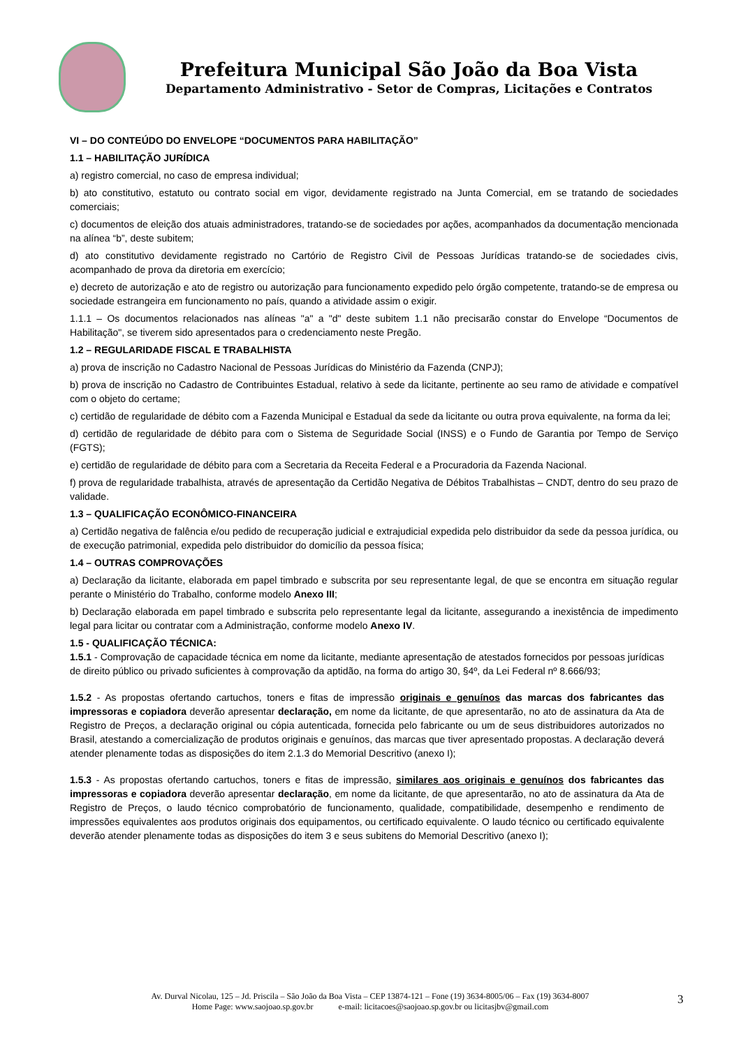Prefeitura Municipal São João da Boa Vista
Departamento Administrativo - Setor de Compras, Licitações e Contratos
VI – DO CONTEÚDO DO ENVELOPE “DOCUMENTOS PARA HABILITAÇÃO”
1.1 – HABILITAÇÃO JURÍDICA
a) registro comercial, no caso de empresa individual;
b) ato constitutivo, estatuto ou contrato social em vigor, devidamente registrado na Junta Comercial, em se tratando de sociedades comerciais;
c) documentos de eleição dos atuais administradores, tratando-se de sociedades por ações, acompanhados da documentação mencionada na alínea “b”, deste subitem;
d) ato constitutivo devidamente registrado no Cartório de Registro Civil de Pessoas Jurídicas tratando-se de sociedades civis, acompanhado de prova da diretoria em exercício;
e) decreto de autorização e ato de registro ou autorização para funcionamento expedido pelo órgão competente, tratando-se de empresa ou sociedade estrangeira em funcionamento no país, quando a atividade assim o exigir.
1.1.1 – Os documentos relacionados nas alíneas "a" a "d" deste subitem 1.1 não precisarão constar do Envelope “Documentos de Habilitação", se tiverem sido apresentados para o credenciamento neste Pregão.
1.2 – REGULARIDADE FISCAL E TRABALHISTA
a) prova de inscrição no Cadastro Nacional de Pessoas Jurídicas do Ministério da Fazenda (CNPJ);
b) prova de inscrição no Cadastro de Contribuintes Estadual, relativo à sede da licitante, pertinente ao seu ramo de atividade e compatível com o objeto do certame;
c) certidão de regularidade de débito com a Fazenda Municipal e Estadual da sede da licitante ou outra prova equivalente, na forma da lei;
d) certidão de regularidade de débito para com o Sistema de Seguridade Social (INSS) e o Fundo de Garantia por Tempo de Serviço (FGTS);
e) certidão de regularidade de débito para com a Secretaria da Receita Federal e a Procuradoria da Fazenda Nacional.
f) prova de regularidade trabalhista, através de apresentação da Certidão Negativa de Débitos Trabalhistas – CNDT, dentro do seu prazo de validade.
1.3 – QUALIFICAÇÃO ECONÔMICO-FINANCEIRA
a) Certidão negativa de falência e/ou pedido de recuperação judicial e extrajudicial expedida pelo distribuidor da sede da pessoa jurídica, ou de execução patrimonial, expedida pelo distribuidor do domicílio da pessoa física;
1.4 – OUTRAS COMPROVAÇÕES
a) Declaração da licitante, elaborada em papel timbrado e subscrita por seu representante legal, de que se encontra em situação regular perante o Ministério do Trabalho, conforme modelo Anexo III;
b) Declaração elaborada em papel timbrado e subscrita pelo representante legal da licitante, assegurando a inexistência de impedimento legal para licitar ou contratar com a Administração, conforme modelo Anexo IV.
1.5 - QUALIFICAÇÃO TÉCNICA:
1.5.1 - Comprovação de capacidade técnica em nome da licitante, mediante apresentação de atestados fornecidos por pessoas jurídicas de direito público ou privado suficientes à comprovação da aptidão, na forma do artigo 30, §4º, da Lei Federal nº 8.666/93;
1.5.2 - As propostas ofertando cartuchos, toners e fitas de impressão originais e genuínos das marcas dos fabricantes das impressoras e copiadora deverão apresentar declaração, em nome da licitante, de que apresentarão, no ato de assinatura da Ata de Registro de Preços, a declaração original ou cópia autenticada, fornecida pelo fabricante ou um de seus distribuidores autorizados no Brasil, atestando a comercialização de produtos originais e genuínos, das marcas que tiver apresentado propostas. A declaração deverá atender plenamente todas as disposições do item 2.1.3 do Memorial Descritivo (anexo I);
1.5.3 - As propostas ofertando cartuchos, toners e fitas de impressão, similares aos originais e genuínos dos fabricantes das impressoras e copiadora deverão apresentar declaração, em nome da licitante, de que apresentarão, no ato de assinatura da Ata de Registro de Preços, o laudo técnico comprobatório de funcionamento, qualidade, compatibilidade, desempenho e rendimento de impressões equivalentes aos produtos originais dos equipamentos, ou certificado equivalente. O laudo técnico ou certificado equivalente deverão atender plenamente todas as disposições do item 3 e seus subitens do Memorial Descritivo (anexo I);
Av. Durval Nicolau, 125 – Jd. Priscila – São João da Boa Vista – CEP 13874-121 – Fone (19) 3634-8005/06 – Fax (19) 3634-8007
Home Page: www.saojoao.sp.gov.br e-mail: licitacoes@saojoao.sp.gov.br ou licitasjbv@gmail.com
3